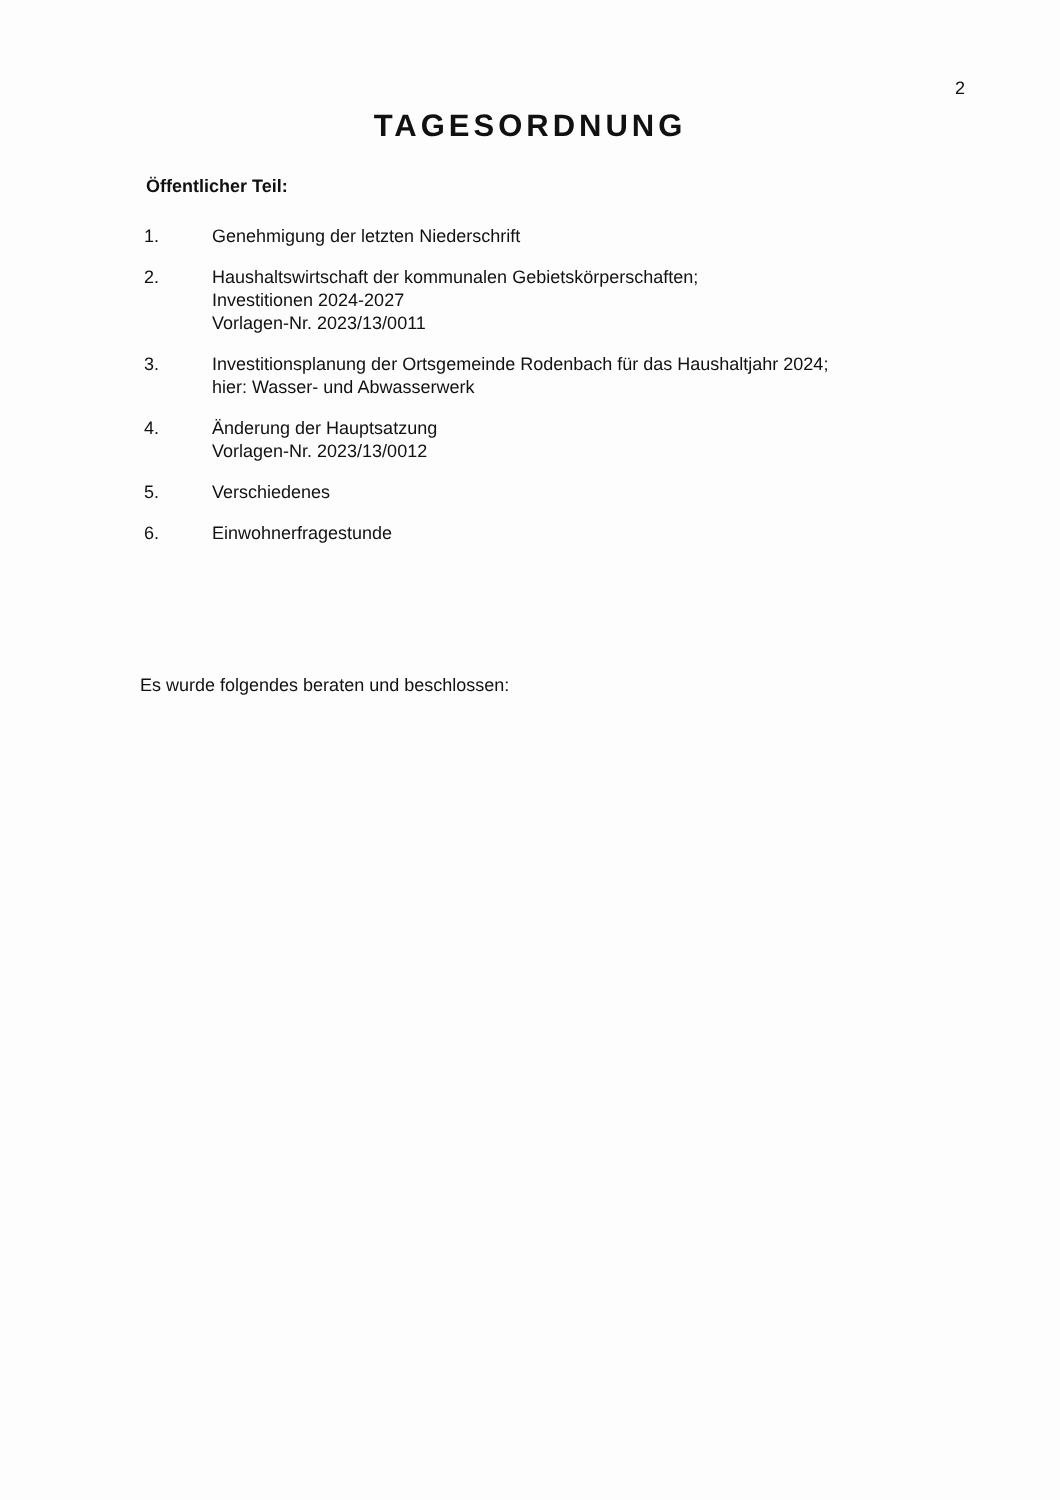2
TAGESORDNUNG
Öffentlicher Teil:
1. Genehmigung der letzten Niederschrift
2. Haushaltswirtschaft der kommunalen Gebietskörperschaften;
Investitionen 2024-2027
Vorlagen-Nr. 2023/13/0011
3. Investitionsplanung der Ortsgemeinde Rodenbach für das Haushaltjahr 2024;
hier: Wasser- und Abwasserwerk
4. Änderung der Hauptsatzung
Vorlagen-Nr. 2023/13/0012
5. Verschiedenes
6. Einwohnerfragestunde
Es wurde folgendes beraten und beschlossen: